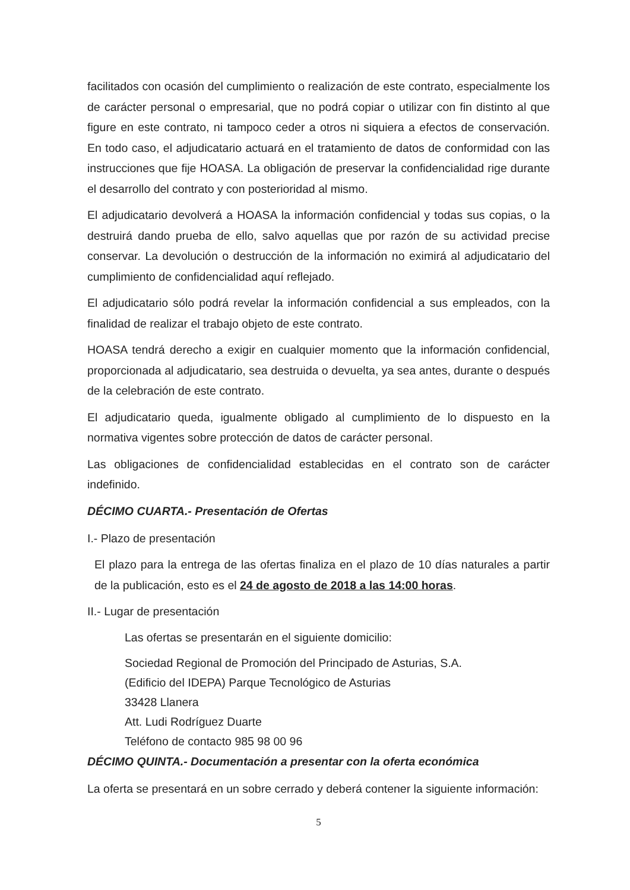facilitados con ocasión del cumplimiento o realización de este contrato, especialmente los de carácter personal o empresarial, que no podrá copiar o utilizar con fin distinto al que figure en este contrato, ni tampoco ceder a otros ni siquiera a efectos de conservación. En todo caso, el adjudicatario actuará en el tratamiento de datos de conformidad con las instrucciones que fije HOASA. La obligación de preservar la confidencialidad rige durante el desarrollo del contrato y con posterioridad al mismo.
El adjudicatario devolverá a HOASA la información confidencial y todas sus copias, o la destruirá dando prueba de ello, salvo aquellas que por razón de su actividad precise conservar. La devolución o destrucción de la información no eximirá al adjudicatario del cumplimiento de confidencialidad aquí reflejado.
El adjudicatario sólo podrá revelar la información confidencial a sus empleados, con la finalidad de realizar el trabajo objeto de este contrato.
HOASA tendrá derecho a exigir en cualquier momento que la información confidencial, proporcionada al adjudicatario, sea destruida o devuelta, ya sea antes, durante o después de la celebración de este contrato.
El adjudicatario queda, igualmente obligado al cumplimiento de lo dispuesto en la normativa vigentes sobre protección de datos de carácter personal.
Las obligaciones de confidencialidad establecidas en el contrato son de carácter indefinido.
DÉCIMO CUARTA.- Presentación de Ofertas
I.- Plazo de presentación
El plazo para la entrega de las ofertas finaliza en el plazo de 10 días naturales a partir de la publicación, esto es el 24 de agosto de 2018 a las 14:00 horas.
II.- Lugar de presentación
Las ofertas se presentarán en el siguiente domicilio:
Sociedad Regional de Promoción del Principado de Asturias, S.A.
(Edificio del IDEPA) Parque Tecnológico de Asturias
33428 Llanera
Att. Ludi Rodríguez Duarte
Teléfono de contacto 985 98 00 96
DÉCIMO QUINTA.- Documentación a presentar con la oferta económica
La oferta se presentará en un sobre cerrado y deberá contener la siguiente información:
5